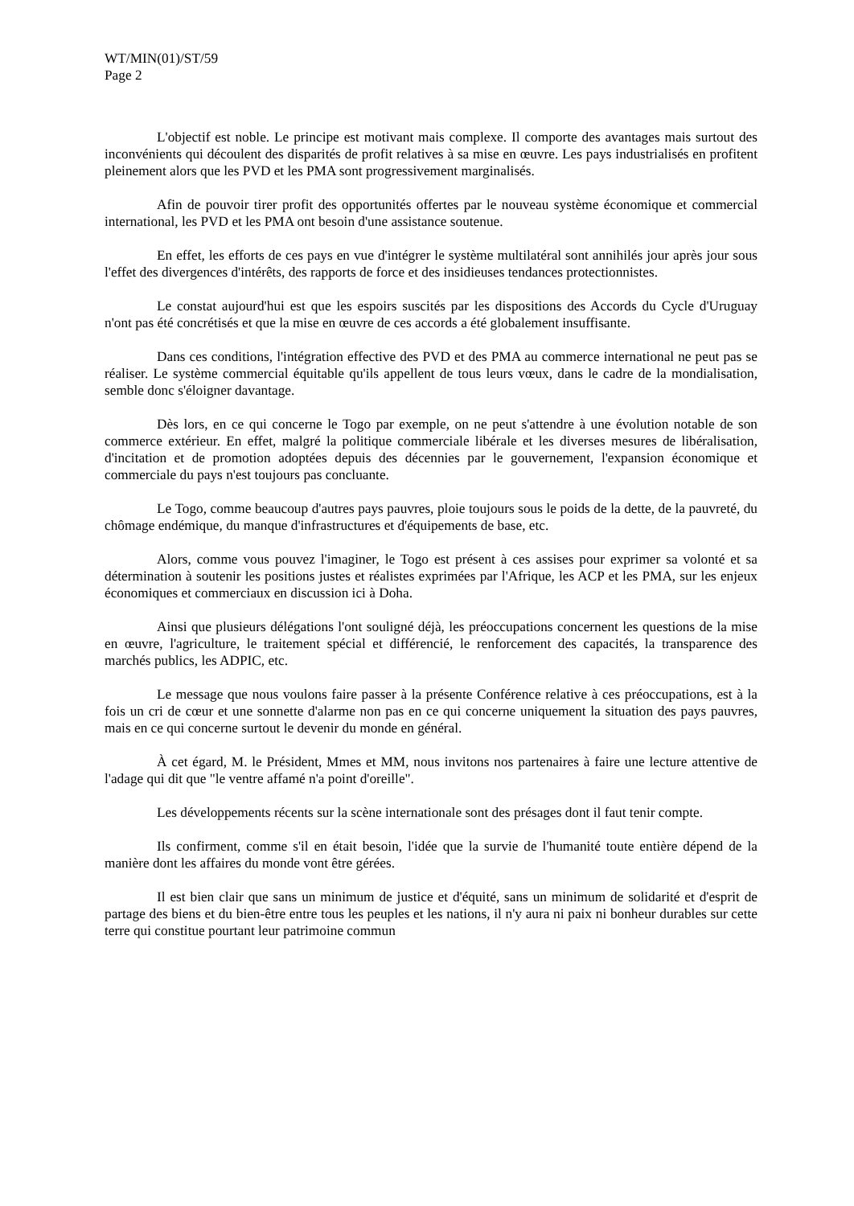WT/MIN(01)/ST/59
Page 2
L'objectif est noble. Le principe est motivant mais complexe. Il comporte des avantages mais surtout des inconvénients qui découlent des disparités de profit relatives à sa mise en œuvre. Les pays industrialisés en profitent pleinement alors que les PVD et les PMA sont progressivement marginalisés.
Afin de pouvoir tirer profit des opportunités offertes par le nouveau système économique et commercial international, les PVD et les PMA ont besoin d'une assistance soutenue.
En effet, les efforts de ces pays en vue d'intégrer le système multilatéral sont annihilés jour après jour sous l'effet des divergences d'intérêts, des rapports de force et des insidieuses tendances protectionnistes.
Le constat aujourd'hui est que les espoirs suscités par les dispositions des Accords du Cycle d'Uruguay n'ont pas été concrétisés et que la mise en œuvre de ces accords a été globalement insuffisante.
Dans ces conditions, l'intégration effective des PVD et des PMA au commerce international ne peut pas se réaliser. Le système commercial équitable qu'ils appellent de tous leurs vœux, dans le cadre de la mondialisation, semble donc s'éloigner davantage.
Dès lors, en ce qui concerne le Togo par exemple, on ne peut s'attendre à une évolution notable de son commerce extérieur. En effet, malgré la politique commerciale libérale et les diverses mesures de libéralisation, d'incitation et de promotion adoptées depuis des décennies par le gouvernement, l'expansion économique et commerciale du pays n'est toujours pas concluante.
Le Togo, comme beaucoup d'autres pays pauvres, ploie toujours sous le poids de la dette, de la pauvreté, du chômage endémique, du manque d'infrastructures et d'équipements de base, etc.
Alors, comme vous pouvez l'imaginer, le Togo est présent à ces assises pour exprimer sa volonté et sa détermination à soutenir les positions justes et réalistes exprimées par l'Afrique, les ACP et les PMA, sur les enjeux économiques et commerciaux en discussion ici à Doha.
Ainsi que plusieurs délégations l'ont souligné déjà, les préoccupations concernent les questions de la mise en œuvre, l'agriculture, le traitement spécial et différencié, le renforcement des capacités, la transparence des marchés publics, les ADPIC, etc.
Le message que nous voulons faire passer à la présente Conférence relative à ces préoccupations, est à la fois un cri de cœur et une sonnette d'alarme non pas en ce qui concerne uniquement la situation des pays pauvres, mais en ce qui concerne surtout le devenir du monde en général.
À cet égard, M. le Président, Mmes et MM, nous invitons nos partenaires à faire une lecture attentive de l'adage qui dit que "le ventre affamé n'a point d'oreille".
Les développements récents sur la scène internationale sont des présages dont il faut tenir compte.
Ils confirment, comme s'il en était besoin, l'idée que la survie de l'humanité toute entière dépend de la manière dont les affaires du monde vont être gérées.
Il est bien clair que sans un minimum de justice et d'équité, sans un minimum de solidarité et d'esprit de partage des biens et du bien-être entre tous les peuples et les nations, il n'y aura ni paix ni bonheur durables sur cette terre qui constitue pourtant leur patrimoine commun